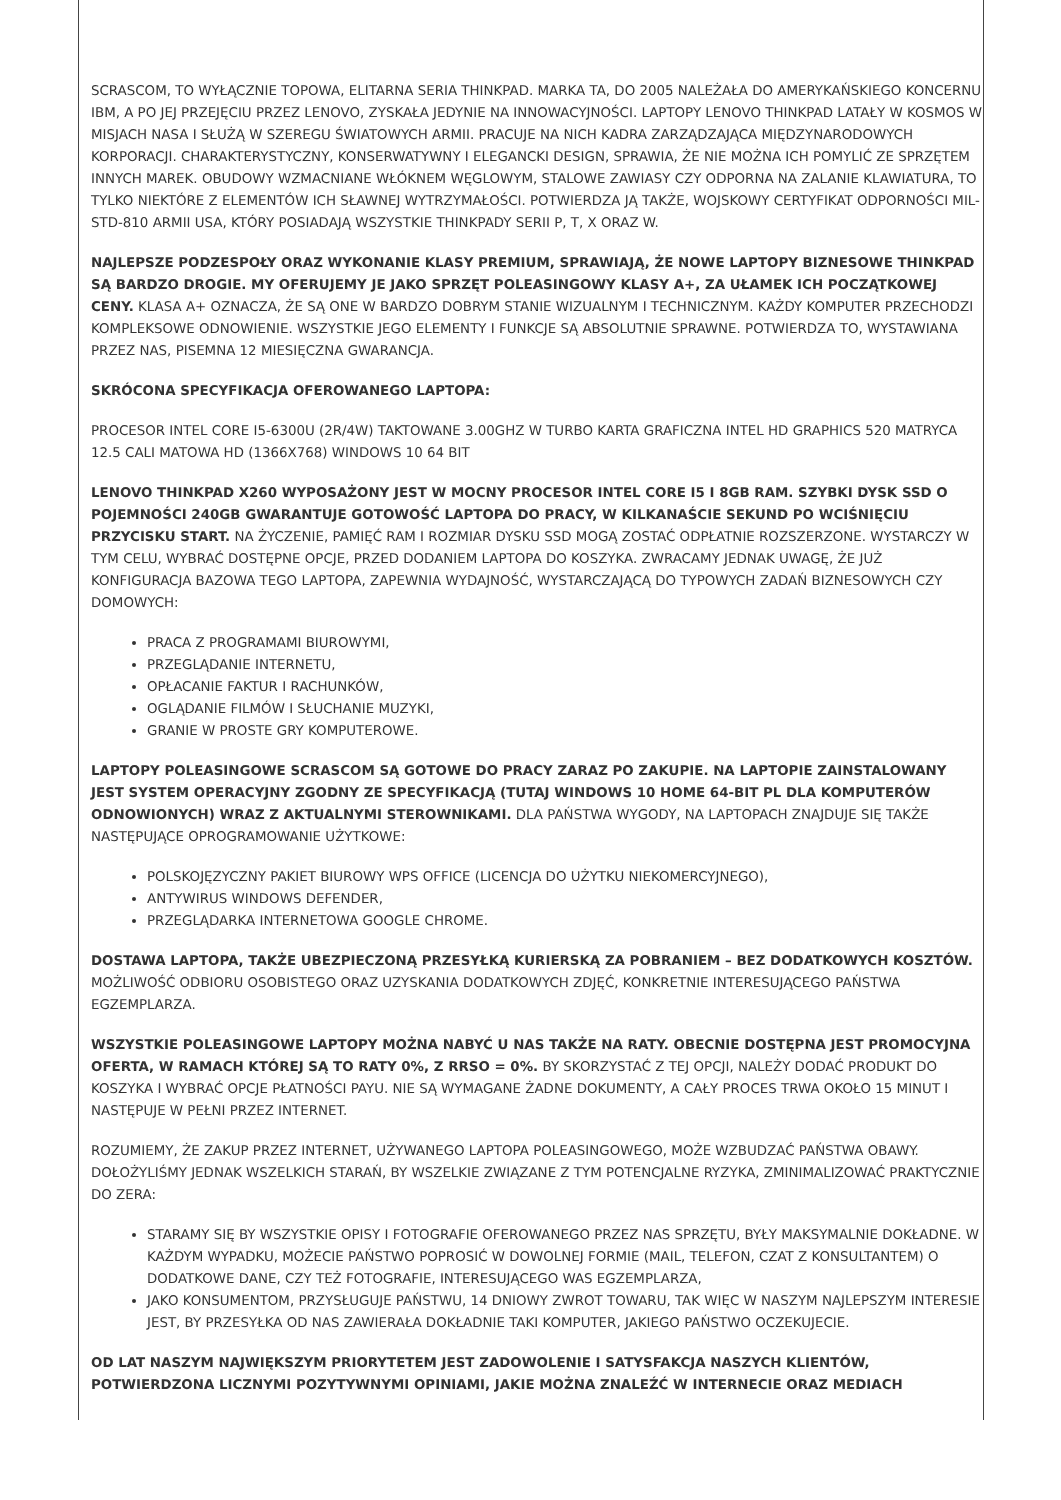SCRASCOM, TO WYŁĄCZNIE TOPOWA, ELITARNA SERIA THINKPAD. MARKA TA, DO 2005 NALEŻAŁA DO AMERYKAŃSKIEGO KONCERNU IBM, A PO JEJ PRZEJĘCIU PRZEZ LENOVO, ZYSKAŁA JEDYNIE NA INNOWACYJNOŚCI. LAPTOPY LENOVO THINKPAD LATAŁY W KOSMOS W MISJACH NASA I SŁUŻĄ W SZEREGU ŚWIATOWYCH ARMII. PRACUJE NA NICH KADRA ZARZĄDZAJĄCA MIĘDZYNARODOWYCH KORPORACJI. CHARAKTERYSTYCZNY, KONSERWATYWNY I ELEGANCKI DESIGN, SPRAWIA, ŻE NIE MOŻNA ICH POMYLIĆ ZE SPRZĘTEM INNYCH MAREK. OBUDOWY WZMACNIANE WŁÓKNEM WĘGLOWYM, STALOWE ZAWIASY CZY ODPORNA NA ZALANIE KLAWIATURA, TO TYLKO NIEKTÓRE Z ELEMENTÓW ICH SŁAWNEJ WYTRZYMAŁOŚCI. POTWIERDZA JĄ TAKŻE, WOJSKOWY CERTYFIKAT ODPORNOŚCI MIL-STD-810 ARMII USA, KTÓRY POSIADAJĄ WSZYSTKIE THINKPADY SERII P, T, X ORAZ W.
NAJLEPSZE PODZESPOŁY ORAZ WYKONANIE KLASY PREMIUM, SPRAWIAJĄ, ŻE NOWE LAPTOPY BIZNESOWE THINKPAD SĄ BARDZO DROGIE. MY OFERUJEMY JE JAKO SPRZĘT POLEASINGOWY KLASY A+, ZA UŁAMEK ICH POCZĄTKOWEJ CENY. KLASA A+ OZNACZA, ŻE SĄ ONE W BARDZO DOBRYM STANIE WIZUALNYM I TECHNICZNYM. KAŻDY KOMPUTER PRZECHODZI KOMPLEKSOWE ODNOWIENIE. WSZYSTKIE JEGO ELEMENTY I FUNKCJE SĄ ABSOLUTNIE SPRAWNE. POTWIERDZA TO, WYSTAWIANA PRZEZ NAS, PISEMNA 12 MIESIĘCZNA GWARANCJA.
SKRÓCONA SPECYFIKACJA OFEROWANEGO LAPTOPA:
PROCESOR INTEL CORE I5-6300U (2R/4W) TAKTOWANE 3.00GHZ W TURBO KARTA GRAFICZNA INTEL HD GRAPHICS 520 MATRYCA 12.5 CALI MATOWA HD (1366X768) WINDOWS 10 64 BIT
LENOVO THINKPAD X260 WYPOSAŻONY JEST W MOCNY PROCESOR INTEL CORE I5 I 8GB RAM. SZYBKI DYSK SSD O POJEMNOŚCI 240GB GWARANTUJE GOTOWOŚĆ LAPTOPA DO PRACY, W KILKANAŚCIE SEKUND PO WCIŚNIĘCIU PRZYCISKU START. NA ŻYCZENIE, PAMIĘĆ RAM I ROZMIAR DYSKU SSD MOGĄ ZOSTAĆ ODPŁATNIE ROZSZERZONE. WYSTARCZY W TYM CELU, WYBRAĆ DOSTĘPNE OPCJE, PRZED DODANIEM LAPTOPA DO KOSZYKA. ZWRACAMY JEDNAK UWAGĘ, ŻE JUŻ KONFIGURACJA BAZOWA TEGO LAPTOPA, ZAPEWNIA WYDAJNOŚĆ, WYSTARCZAJĄCĄ DO TYPOWYCH ZADAŃ BIZNESOWYCH CZY DOMOWYCH:
PRACA Z PROGRAMAMI BIUROWYMI,
PRZEGLĄDANIE INTERNETU,
OPŁACANIE FAKTUR I RACHUNKÓW,
OGLĄDANIE FILMÓW I SŁUCHANIE MUZYKI,
GRANIE W PROSTE GRY KOMPUTEROWE.
LAPTOPY POLEASINGOWE SCRASCOM SĄ GOTOWE DO PRACY ZARAZ PO ZAKUPIE. NA LAPTOPIE ZAINSTALOWANY JEST SYSTEM OPERACYJNY ZGODNY ZE SPECYFIKACJĄ (TUTAJ WINDOWS 10 HOME 64-BIT PL DLA KOMPUTERÓW ODNOWIONYCH) WRAZ Z AKTUALNYMI STEROWNIKAMI. DLA PAŃSTWA WYGODY, NA LAPTOPACH ZNAJDUJE SIĘ TAKŻE NASTĘPUJĄCE OPROGRAMOWANIE UŻYTKOWE:
POLSKOJĘZYCZNY PAKIET BIUROWY WPS OFFICE (LICENCJA DO UŻYTKU NIEKOMERCYJNEGO),
ANTYWIRUS WINDOWS DEFENDER,
PRZEGLĄDARKA INTERNETOWA GOOGLE CHROME.
DOSTAWA LAPTOPA, TAKŻE UBEZPIECZONĄ PRZESYŁKĄ KURIERSKĄ ZA POBRANIEM – BEZ DODATKOWYCH KOSZTÓW. MOŻLIWOŚĆ ODBIORU OSOBISTEGO ORAZ UZYSKANIA DODATKOWYCH ZDJĘĆ, KONKRETNIE INTERESUJĄCEGO PAŃSTWA EGZEMPLARZA.
WSZYSTKIE POLEASINGOWE LAPTOPY MOŻNA NABYĆ U NAS TAKŻE NA RATY. OBECNIE DOSTĘPNA JEST PROMOCYJNA OFERTA, W RAMACH KTÓREJ SĄ TO RATY 0%, Z RRSO = 0%. BY SKORZYSTAĆ Z TEJ OPCJI, NALEŻY DODAĆ PRODUKT DO KOSZYKA I WYBRAĆ OPCJE PŁATNOŚCI PAYU. NIE SĄ WYMAGANE ŻADNE DOKUMENTY, A CAŁY PROCES TRWA OKOŁO 15 MINUT I NASTĘPUJE W PEŁNI PRZEZ INTERNET.
ROZUMIEMY, ŻE ZAKUP PRZEZ INTERNET, UŻYWANEGO LAPTOPA POLEASINGOWEGO, MOŻE WZBUDZAĆ PAŃSTWA OBAWY. DOŁOŻYLIŚMY JEDNAK WSZELKICH STARAŃ, BY WSZELKIE ZWIĄZANE Z TYM POTENCJALNE RYZYKA, ZMINIMALIZOWAĆ PRAKTYCZNIE DO ZERA:
STARAMY SIĘ BY WSZYSTKIE OPISY I FOTOGRAFIE OFEROWANEGO PRZEZ NAS SPRZĘTU, BYŁY MAKSYMALNIE DOKŁADNE. W KAŻDYM WYPADKU, MOŻECIE PAŃSTWO POPROSIĆ W DOWOLNEJ FORMIE (MAIL, TELEFON, CZAT Z KONSULTANTEM) O DODATKOWE DANE, CZY TEŻ FOTOGRAFIE, INTERESUJĄCEGO WAS EGZEMPLARZA,
JAKO KONSUMENTOM, PRZYSŁUGUJE PAŃSTWU, 14 DNIOWY ZWROT TOWARU, TAK WIĘC W NASZYM NAJLEPSZYM INTERESIE JEST, BY PRZESYŁKA OD NAS ZAWIERAŁA DOKŁADNIE TAKI KOMPUTER, JAKIEGO PAŃSTWO OCZEKUJECIE.
OD LAT NASZYM NAJWIĘKSZYM PRIORYTETEM JEST ZADOWOLENIE I SATYSFAKCJA NASZYCH KLIENTÓW, POTWIERDZONA LICZNYMI POZYTYWNYMI OPINIAMI, JAKIE MOŻNA ZNALEŹĆ W INTERNECIE ORAZ MEDIACH